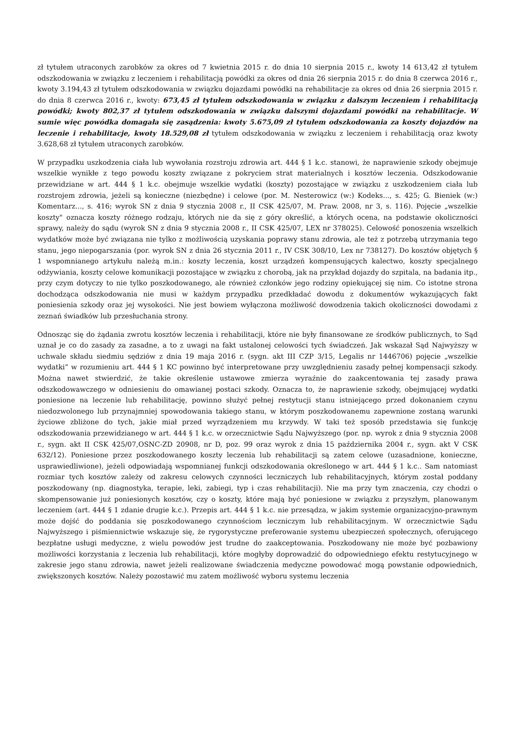zł tytułem utraconych zarobków za okres od 7 kwietnia 2015 r. do dnia 10 sierpnia 2015 r., kwoty 14 613,42 zł tytułem odszkodowania w związku z leczeniem i rehabilitacją powódki za okres od dnia 26 sierpnia 2015 r. do dnia 8 czerwca 2016 r., kwoty 3.194,43 zł tytułem odszkodowania w związku dojazdami powódki na rehabilitacje za okres od dnia 26 sierpnia 2015 r. do dnia 8 czerwca 2016 r., kwoty: 673,45 zł tytułem odszkodowania w związku z dalszym leczeniem i rehabilitacją powódki; kwoty 802,37 zł tytułem odszkodowania w związku dalszymi dojazdami powódki na rehabilitacje. W sumie więc powódka domagała się zasądzenia: kwoty 5.675,09 zł tytułem odszkodowania za koszty dojazdów na leczenie i rehabilitacje, kwoty 18.529,08 zł tytułem odszkodowania w związku z leczeniem i rehabilitacją oraz kwoty 3.628,68 zł tytułem utraconych zarobków.
W przypadku uszkodzenia ciała lub wywołania rozstroju zdrowia art. 444 § 1 k.c. stanowi, że naprawienie szkody obejmuje wszelkie wynikłe z tego powodu koszty związane z pokryciem strat materialnych i kosztów leczenia. Odszkodowanie przewidziane w art. 444 § 1 k.c. obejmuje wszelkie wydatki (koszty) pozostające w związku z uszkodzeniem ciała lub rozstrojem zdrowia, jeżeli są konieczne (niezbędne) i celowe (por. M. Nesterowicz (w:) Kodeks..., s. 425; G. Bieniek (w:) Komentarz..., s. 416; wyrok SN z dnia 9 stycznia 2008 r., II CSK 425/07, M. Praw. 2008, nr 3, s. 116). Pojęcie „wszelkie koszty" oznacza koszty różnego rodzaju, których nie da się z góry określić, a których ocena, na podstawie okoliczności sprawy, należy do sądu (wyrok SN z dnia 9 stycznia 2008 r., II CSK 425/07, LEX nr 378025). Celowość ponoszenia wszelkich wydatków może być związana nie tylko z możliwością uzyskania poprawy stanu zdrowia, ale też z potrzebą utrzymania tego stanu, jego niepogarszania (por. wyrok SN z dnia 26 stycznia 2011 r., IV CSK 308/10, Lex nr 738127). Do kosztów objętych § 1 wspomnianego artykułu należą m.in.: koszty leczenia, koszt urządzeń kompensujących kalectwo, koszty specjalnego odżywiania, koszty celowe komunikacji pozostające w związku z chorobą, jak na przykład dojazdy do szpitala, na badania itp., przy czym dotyczy to nie tylko poszkodowanego, ale również członków jego rodziny opiekującej się nim. Co istotne strona dochodząca odszkodowania nie musi w każdym przypadku przedkładać dowodu z dokumentów wykazujących fakt poniesienia szkody oraz jej wysokości. Nie jest bowiem wyłączona możliwość dowodzenia takich okoliczności dowodami z zeznań świadków lub przesłuchania strony.
Odnosząc się do żądania zwrotu kosztów leczenia i rehabilitacji, które nie były finansowane ze środków publicznych, to Sąd uznał je co do zasady za zasadne, a to z uwagi na fakt ustalonej celowości tych świadczeń. Jak wskazał Sąd Najwyższy w uchwale składu siedmiu sędziów z dnia 19 maja 2016 r. (sygn. akt III CZP 3/15, Legalis nr 1446706) pojęcie „wszelkie wydatki” w rozumieniu art. 444 § 1 KC powinno być interpretowane przy uwzględnieniu zasady pełnej kompensacji szkody. Można nawet stwierdzić, że takie określenie ustawowe zmierza wyraźnie do zaakcentowania tej zasady prawa odszkodowawczego w odniesieniu do omawianej postaci szkody. Oznacza to, że naprawienie szkody, obejmującej wydatki poniesione na leczenie lub rehabilitację, powinno służyć pełnej restytucji stanu istniejącego przed dokonaniem czynu niedozwolonego lub przynajmniej spowodowania takiego stanu, w którym poszkodowanemu zapewnione zostaną warunki życiowe zbliżone do tych, jakie miał przed wyrządzeniem mu krzywdy. W taki też sposób przedstawia się funkcję odszkodowania przewidzianego w art. 444 § 1 k.c. w orzecznictwie Sądu Najwyższego (por. np. wyrok z dnia 9 stycznia 2008 r., sygn. akt II CSK 425/07,OSNC-ZD 20908, nr D, poz. 99 oraz wyrok z dnia 15 października 2004 r., sygn. akt V CSK 632/12). Poniesione przez poszkodowanego koszty leczenia lub rehabilitacji są zatem celowe (uzasadnione, konieczne, usprawiedliwione), jeżeli odpowiadają wspomnianej funkcji odszkodowania określonego w art. 444 § 1 k.c.. Sam natomiast rozmiar tych kosztów zależy od zakresu celowych czynności leczniczych lub rehabilitacyjnych, którym został poddany poszkodowany (np. diagnostyka, terapie, leki, zabiegi, typ i czas rehabilitacji). Nie ma przy tym znaczenia, czy chodzi o skompensowanie już poniesionych kosztów, czy o koszty, które mają być poniesione w związku z przyszłym, planowanym leczeniem (art. 444 § 1 zdanie drugie k.c.). Przepis art. 444 § 1 k.c. nie przesądza, w jakim systemie organizacyjno-prawnym może dojść do poddania się poszkodowanego czynnościom leczniczym lub rehabilitacyjnym. W orzecznictwie Sądu Najwyższego i piśmiennictwie wskazuje się, że rygorystyczne preferowanie systemu ubezpieczeń społecznych, oferującego bezpłatne usługi medyczne, z wielu powodów jest trudne do zaakceptowania. Poszkodowany nie może być pozbawiony możliwości korzystania z leczenia lub rehabilitacji, które mogłyby doprowadzić do odpowiedniego efektu restytucyjnego w zakresie jego stanu zdrowia, nawet jeżeli realizowane świadczenia medyczne powodować mogą powstanie odpowiednich, zwiększonych kosztów. Należy pozostawić mu zatem możliwość wyboru systemu leczenia